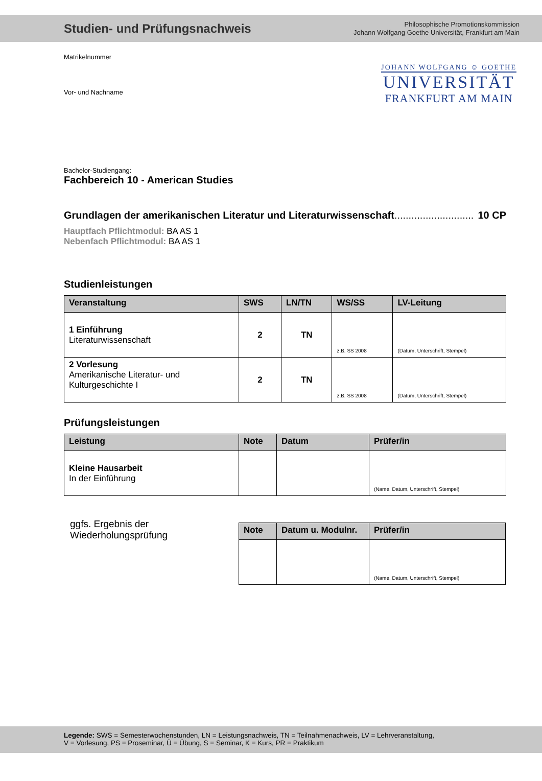Studien- und Prüfungsnachweis
Philosophische Promotionskommission
Johann Wolfgang Goethe Universität, Frankfurt am Main
JOHANN WOLFGANG ☺ GOETHE
UNIVERSITÄT
FRANKFURT AM MAIN
Matrikelnummer
Vor- und Nachname
Bachelor-Studiengang:
Fachbereich 10 - American Studies
Grundlagen der amerikanischen Literatur und Literaturwissenschaft............................ 10 CP
Hauptfach Pflichtmodul: BA AS 1
Nebenfach Pflichtmodul: BA AS 1
Studienleistungen
| Veranstaltung | SWS | LN/TN | WS/SS | LV-Leitung |
| --- | --- | --- | --- | --- |
| 1 Einführung Literaturwissenschaft | 2 | TN | z.B. SS 2008 | (Datum, Unterschrift, Stempel) |
| 2 Vorlesung Amerikanische Literatur- und Kulturgeschichte I | 2 | TN | z.B. SS 2008 | (Datum, Unterschrift, Stempel) |
Prüfungsleistungen
| Leistung | Note | Datum | Prüfer/in |
| --- | --- | --- | --- |
| Kleine Hausarbeit In der Einführung | | | (Name, Datum, Unterschrift, Stempel) |
ggfs. Ergebnis der
Wiederholungsprüfung
| Note | Datum u. Modulnr. | Prüfer/in |
| --- | --- | --- |
| | | (Name, Datum, Unterschrift, Stempel) |
Legende: SWS = Semesterwochenstunden, LN = Leistungsnachweis, TN = Teilnahmenachweis, LV = Lehrveranstaltung,
V = Vorlesung, PS = Proseminar, Ü = Übung, S = Seminar, K = Kurs, PR = Praktikum